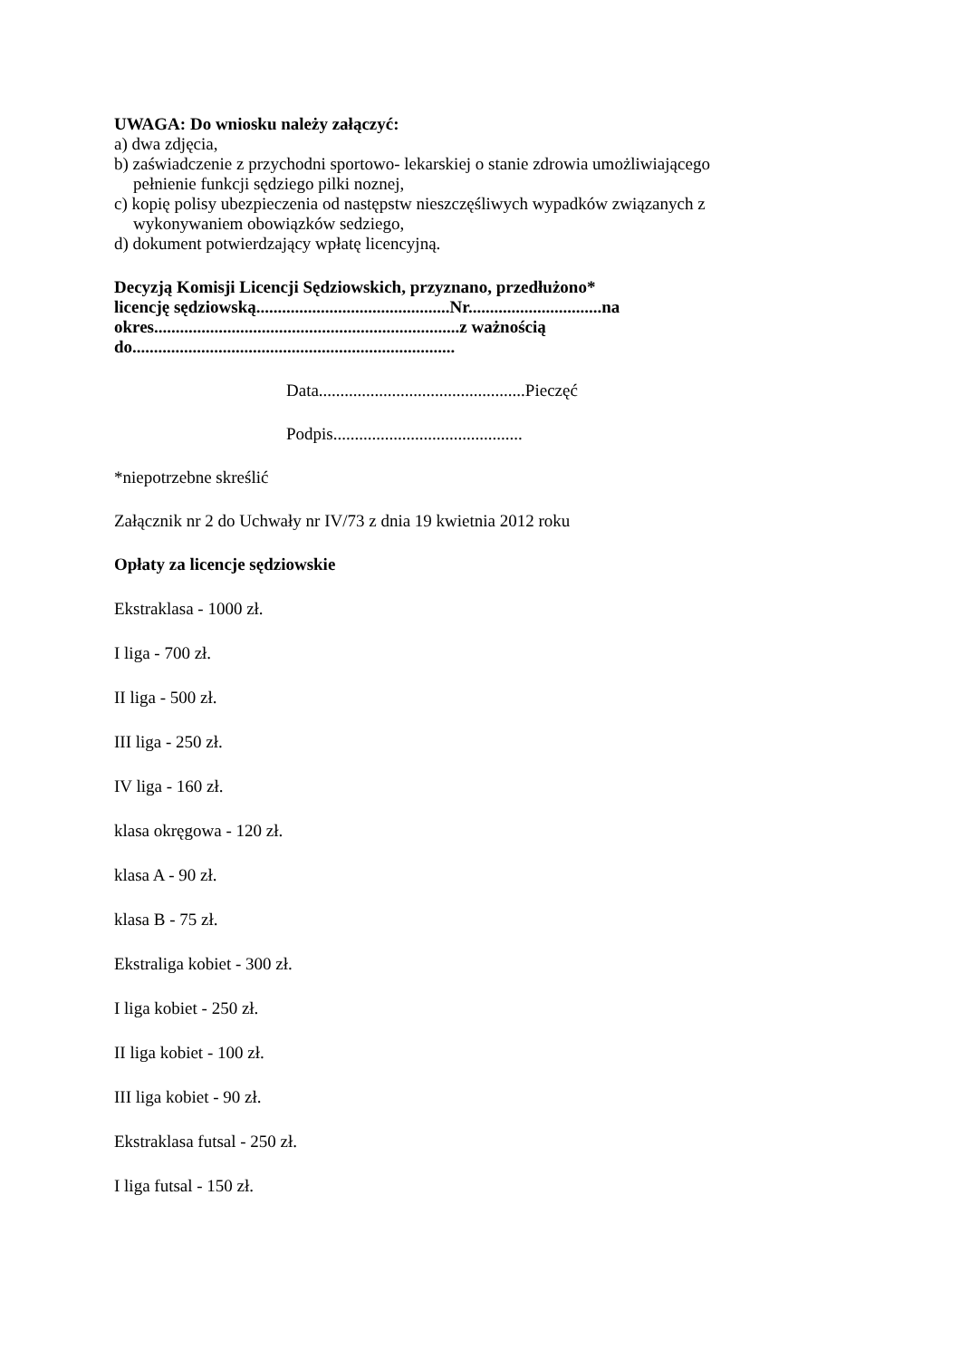UWAGA: Do wniosku należy załączyć:
a) dwa zdjęcia,
b) zaświadczenie z przychodni sportowo- lekarskiej o stanie zdrowia umożliwiającego
pełnienie funkcji sędziego pilki noznej,
c) kopię polisy ubezpieczenia od następstw nieszczęśliwych wypadków związanych z
wykonywaniem obowiązków sedziego,
d) dokument potwierdzający wpłatę licencyjną.
Decyzją Komisji Licencji Sędziowskich, przyznano, przedłużono*
licencję sędziowską.............................................Nr...............................na
okres.......................................................................z ważnością
do...........................................................................
Data................................................Pieczęć
Podpis............................................
*niepotrzebne skreślić
Załącznik nr 2 do Uchwały nr IV/73 z dnia 19 kwietnia 2012 roku
Opłaty za licencje sędziowskie
Ekstraklasa - 1000 zł.
I liga - 700 zł.
II liga - 500 zł.
III liga - 250 zł.
IV liga - 160 zł.
klasa okręgowa - 120 zł.
klasa A - 90 zł.
klasa B - 75 zł.
Ekstraliga kobiet - 300 zł.
I liga kobiet - 250 zł.
II liga kobiet - 100 zł.
III liga kobiet - 90 zł.
Ekstraklasa futsal - 250 zł.
I liga futsal - 150 zł.